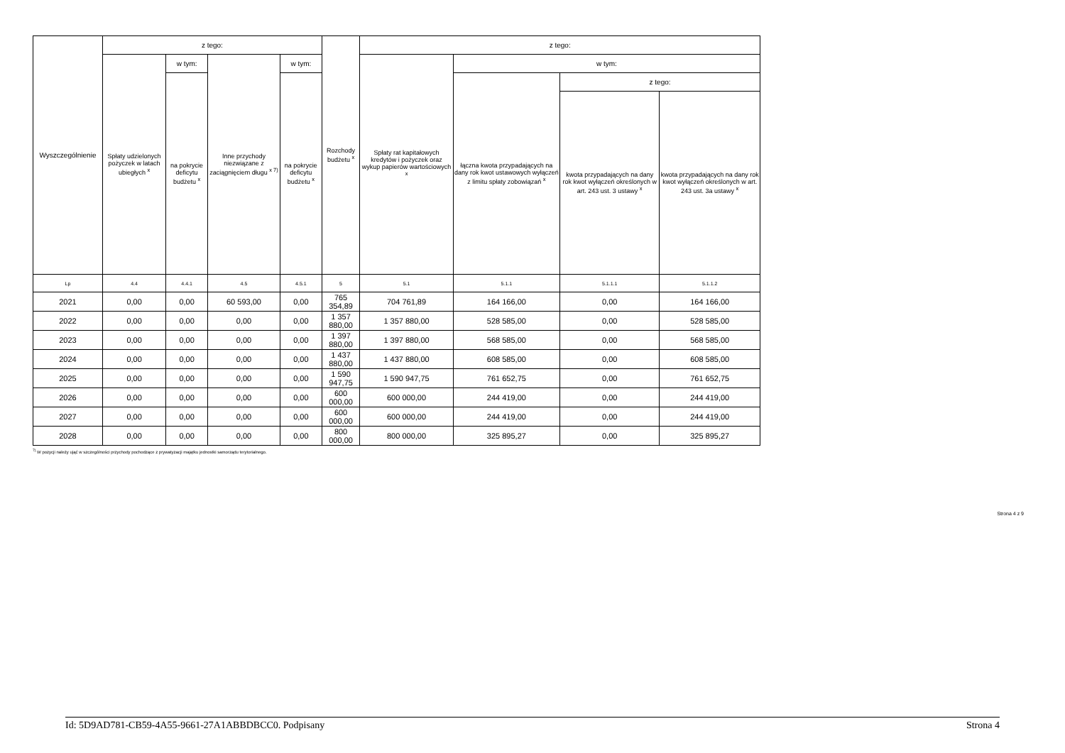| Wyszczególnienie | z tego: | | | | Rozchody budżetu <sup>x</sup> | z tego: | | | |
| --- | --- | --- | --- | --- | --- | --- | --- | --- | --- |
| | Spłaty udzielonych pożyczek w latach ubiegłych <sup>x</sup> | w tym: | Inne przychody niezwiązane z zaciągnięciem długu <sup>x 7)</sup> | w tym: | | Spłaty rat kapitałowych kredytów i pożyczek oraz wykup papierów wartościowych <sup>x</sup> | w tym: | | |
| | | na pokrycie deficytu budżetu <sup>x</sup> | | na pokrycie deficytu budżetu <sup>x</sup> | | | łączna kwota przypadających na dany rok kwot ustawowych wyłączeń z limitu spłaty zobowiązań <sup>x</sup> | z tego: | |
| | | | | | | | | kwota przypadających na dany rok kwot wyłączeń określonych w art. 243 ust. 3 ustawy <sup>x</sup> | kwota przypadających na dany rok kwot wyłączeń określonych w art. 243 ust. 3a ustawy <sup>x</sup> |
| Lp | 4.4 | 4.4.1 | 4.5 | 4.5.1 | 5 | 5.1 | 5.1.1 | 5.1.1.1 | 5.1.1.2 |
| 2021 | 0,00 | 0,00 | 60 593,00 | 0,00 | 765 354,89 | 704 761,89 | 164 166,00 | 0,00 | 164 166,00 |
| 2022 | 0,00 | 0,00 | 0,00 | 0,00 | 1 357 880,00 | 1 357 880,00 | 528 585,00 | 0,00 | 528 585,00 |
| 2023 | 0,00 | 0,00 | 0,00 | 0,00 | 1 397 880,00 | 1 397 880,00 | 568 585,00 | 0,00 | 568 585,00 |
| 2024 | 0,00 | 0,00 | 0,00 | 0,00 | 1 437 880,00 | 1 437 880,00 | 608 585,00 | 0,00 | 608 585,00 |
| 2025 | 0,00 | 0,00 | 0,00 | 0,00 | 1 590 947,75 | 1 590 947,75 | 761 652,75 | 0,00 | 761 652,75 |
| 2026 | 0,00 | 0,00 | 0,00 | 0,00 | 600 000,00 | 600 000,00 | 244 419,00 | 0,00 | 244 419,00 |
| 2027 | 0,00 | 0,00 | 0,00 | 0,00 | 600 000,00 | 600 000,00 | 244 419,00 | 0,00 | 244 419,00 |
| 2028 | 0,00 | 0,00 | 0,00 | 0,00 | 800 000,00 | 800 000,00 | 325 895,27 | 0,00 | 325 895,27 |
<sup>7)</sup> W pozycji należy ująć w szczególności przychody pochodzące z prywatyzacji majątku jednostki samorządu terytorialnego.
Strona 4 z 9
Id: 5D9AD781-CB59-4A55-9661-27A1ABBDBCC0. Podpisany Strona 4